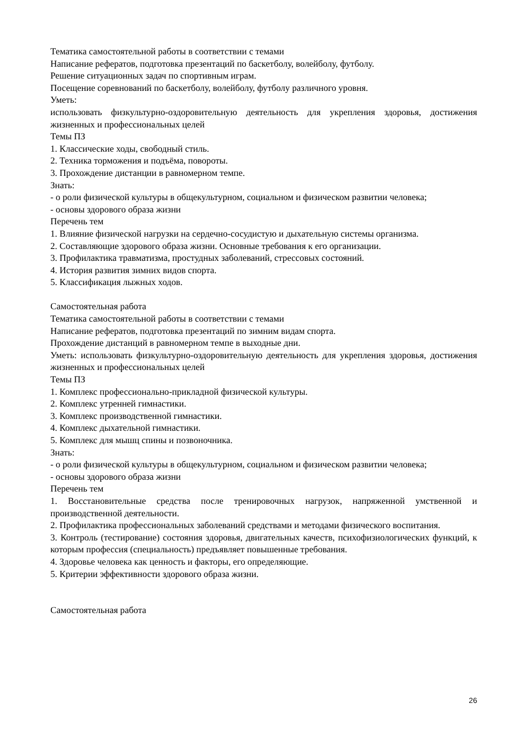Тематика самостоятельной работы в соответствии с темами
Написание рефератов, подготовка презентаций по баскетболу, волейболу, футболу.
Решение ситуационных задач по спортивным играм.
Посещение соревнований по баскетболу, волейболу, футболу различного уровня.
Уметь:
использовать физкультурно-оздоровительную деятельность для укрепления здоровья, достижения жизненных и профессиональных целей
Темы ПЗ
1. Классические ходы, свободный стиль.
2. Техника торможения и подъёма, повороты.
3. Прохождение дистанции в равномерном темпе.
Знать:
- о роли физической культуры в общекультурном, социальном и физическом развитии человека;
- основы здорового образа жизни
Перечень тем
1. Влияние физической нагрузки на сердечно-сосудистую и дыхательную системы организма.
2. Составляющие здорового образа жизни. Основные требования к его организации.
3. Профилактика травматизма, простудных заболеваний, стрессовых состояний.
4. История развития зимних видов спорта.
5. Классификация лыжных ходов.
Самостоятельная работа
Тематика самостоятельной работы в соответствии с темами
Написание рефератов, подготовка презентаций по зимним видам спорта.
Прохождение дистанций в равномерном темпе в выходные дни.
Уметь: использовать физкультурно-оздоровительную деятельность для укрепления здоровья, достижения жизненных и профессиональных целей
Темы ПЗ
1. Комплекс профессионально-прикладной физической культуры.
2. Комплекс утренней гимнастики.
3. Комплекс производственной гимнастики.
4. Комплекс дыхательной гимнастики.
5. Комплекс для мышц спины и позвоночника.
Знать:
- о роли физической культуры в общекультурном, социальном и физическом развитии человека;
- основы здорового образа жизни
Перечень тем
1. Восстановительные средства после тренировочных нагрузок, напряженной умственной и производственной деятельности.
2. Профилактика профессиональных заболеваний средствами и методами физического воспитания.
3. Контроль (тестирование) состояния здоровья, двигательных качеств, психофизиологических функций, к которым профессия (специальность) предъявляет повышенные требования.
4. Здоровье человека как ценность и факторы, его определяющие.
5. Критерии эффективности здорового образа жизни.
Самостоятельная работа
26